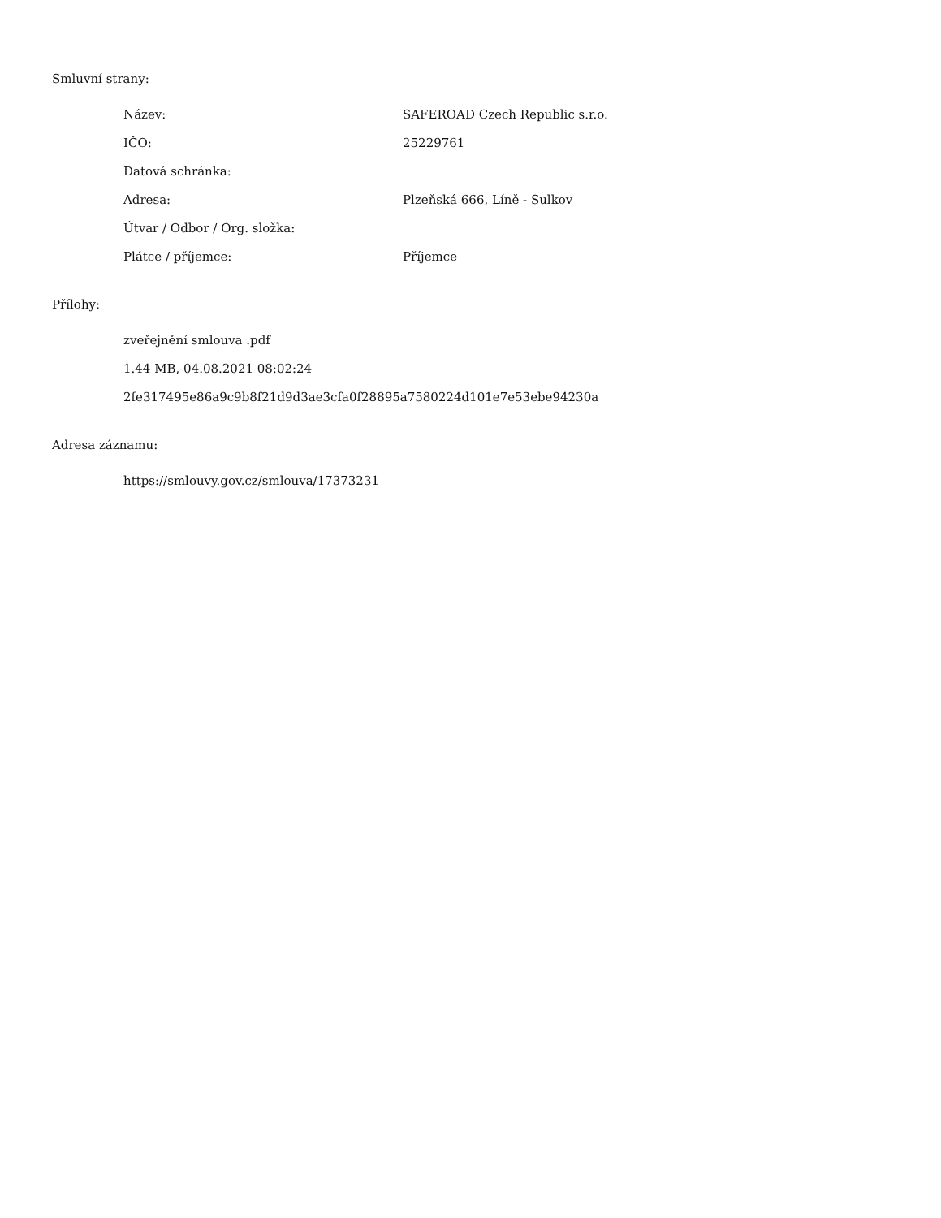Smluvní strany:
| Název: | SAFEROAD Czech Republic s.r.o. |
| IČO: | 25229761 |
| Datová schránka: | |
| Adresa: | Plzeňská 666, Líně - Sulkov |
| Útvar / Odbor / Org. složka: | |
| Plátce / příjemce: | Příjemce |
Přílohy:
zveřejnění smlouva .pdf
1.44 MB, 04.08.2021 08:02:24
2fe317495e86a9c9b8f21d9d3ae3cfa0f28895a7580224d101e7e53ebe94230a
Adresa záznamu:
https://smlouvy.gov.cz/smlouva/17373231